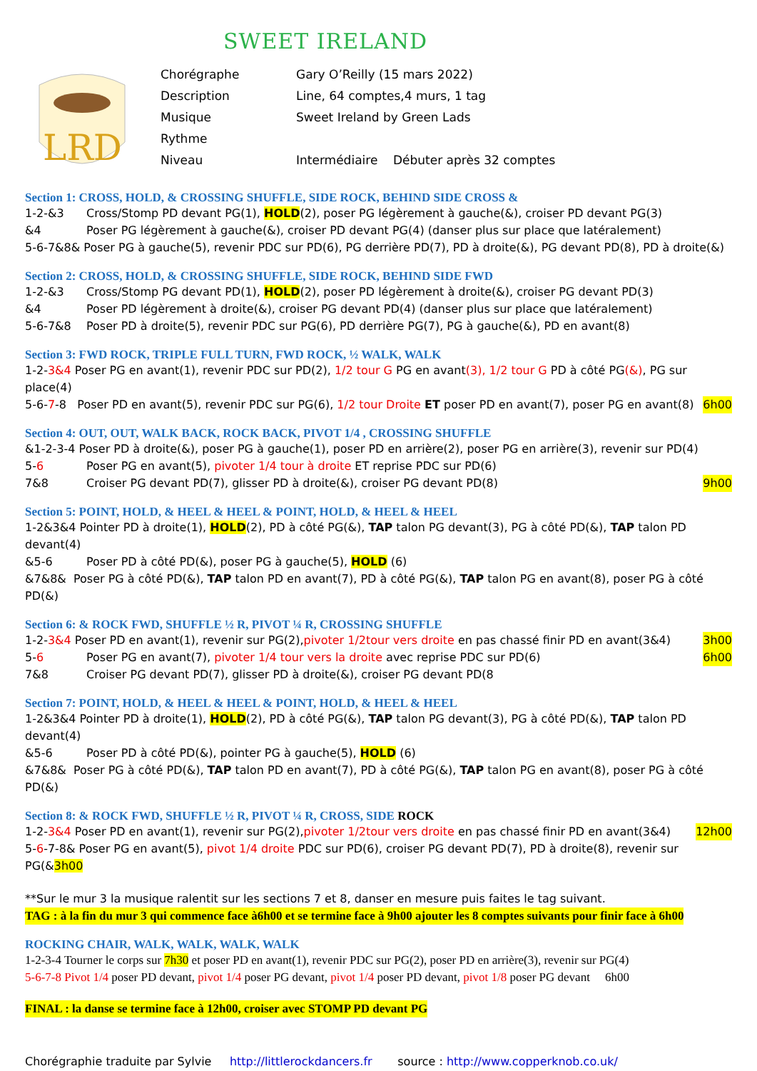SWEET IRELAND
LRD
Chorégraphe Gary O’Reilly (15 mars 2022)
Description Line, 64 comptes,4 murs, 1 tag
Musique Sweet Ireland by Green Lads
Rythme
Niveau Intermédiaire Débuter après 32 comptes
Section 1: CROSS, HOLD, & CROSSING SHUFFLE, SIDE ROCK, BEHIND SIDE CROSS &
1-2-&3 Cross/Stomp PD devant PG(1), HOLD(2), poser PG légèrement à gauche(&), croiser PD devant PG(3)
&4 Poser PG légèrement à gauche(&), croiser PD devant PG(4) (danser plus sur place que latéralement)
5-6-7&8& Poser PG à gauche(5), revenir PDC sur PD(6), PG derrière PD(7), PD à droite(&), PG devant PD(8), PD à droite(&)
Section 2: CROSS, HOLD, & CROSSING SHUFFLE, SIDE ROCK, BEHIND SIDE FWD
1-2-&3 Cross/Stomp PG devant PD(1), HOLD(2), poser PD légèrement à droite(&), croiser PG devant PD(3)
&4 Poser PD légèrement à droite(&), croiser PG devant PD(4) (danser plus sur place que latéralement)
5-6-7&8 Poser PD à droite(5), revenir PDC sur PG(6), PD derrière PG(7), PG à gauche(&), PD en avant(8)
Section 3: FWD ROCK, TRIPLE FULL TURN, FWD ROCK, ½ WALK, WALK
1-2-3&4 Poser PG en avant(1), revenir PDC sur PD(2), 1/2 tour G PG en avant(3), 1/2 tour G PD à côté PG(&), PG sur place(4)
5-6-7-8 Poser PD en avant(5), revenir PDC sur PG(6), 1/2 tour Droite ET poser PD en avant(7), poser PG en avant(8) 6h00
Section 4: OUT, OUT, WALK BACK, ROCK BACK, PIVOT 1/4 , CROSSING SHUFFLE
&1-2-3-4 Poser PD à droite(&), poser PG à gauche(1), poser PD en arrière(2), poser PG en arrière(3), revenir sur PD(4)
5-6 Poser PG en avant(5), pivoter 1/4 tour à droite ET reprise PDC sur PD(6)
7&8 Croiser PG devant PD(7), glisser PD à droite(&), croiser PG devant PD(8) 9h00
Section 5: POINT, HOLD, & HEEL & HEEL & POINT, HOLD, & HEEL & HEEL
1-2&3&4 Pointer PD à droite(1), HOLD(2), PD à côté PG(&), TAP talon PG devant(3), PG à côté PD(&), TAP talon PD devant(4)
&5-6 Poser PD à côté PD(&), poser PG à gauche(5), HOLD (6)
&7&8& Poser PG à côté PD(&), TAP talon PD en avant(7), PD à côté PG(&), TAP talon PG en avant(8), poser PG à côté PD(&)
Section 6: & ROCK FWD, SHUFFLE ½ R, PIVOT ¼ R, CROSSING SHUFFLE
1-2-3&4 Poser PD en avant(1), revenir sur PG(2),pivoter 1/2tour vers droite en pas chassé finir PD en avant(3&4) 3h00
5-6 Poser PG en avant(7), pivoter 1/4 tour vers la droite avec reprise PDC sur PD(6) 6h00
7&8 Croiser PG devant PD(7), glisser PD à droite(&), croiser PG devant PD(8
Section 7: POINT, HOLD, & HEEL & HEEL & POINT, HOLD, & HEEL & HEEL
1-2&3&4 Pointer PD à droite(1), HOLD(2), PD à côté PG(&), TAP talon PG devant(3), PG à côté PD(&), TAP talon PD devant(4)
&5-6 Poser PD à côté PD(&), pointer PG à gauche(5), HOLD (6)
&7&8& Poser PG à côté PD(&), TAP talon PD en avant(7), PD à côté PG(&), TAP talon PG en avant(8), poser PG à côté PD(&)
Section 8: & ROCK FWD, SHUFFLE ½ R, PIVOT ¼ R, CROSS, SIDE ROCK
1-2-3&4 Poser PD en avant(1), revenir sur PG(2),pivoter 1/2tour vers droite en pas chassé finir PD en avant(3&4) 12h00
5-6-7-8& Poser PG en avant(5), pivot 1/4 droite PDC sur PD(6), croiser PG devant PD(7), PD à droite(8), revenir sur PG(&3h00
**Sur le mur 3 la musique ralentit sur les sections 7 et 8, danser en mesure puis faites le tag suivant.
TAG : à la fin du mur 3 qui commence face à6h00 et se termine face à 9h00 ajouter les 8 comptes suivants pour finir face à 6h00
ROCKING CHAIR, WALK, WALK, WALK, WALK
1-2-3-4 Tourner le corps sur 7h30 et poser PD en avant(1), revenir PDC sur PG(2), poser PD en arrière(3), revenir sur PG(4)
5-6-7-8 Pivot 1/4 poser PD devant, pivot 1/4 poser PG devant, pivot 1/4 poser PD devant, pivot 1/8 poser PG devant 6h00
FINAL : la danse se termine face à 12h00, croiser avec STOMP PD devant PG
Chorégraphie traduite par Sylvie http://littlerockdancers.fr source : http://www.copperknob.co.uk/